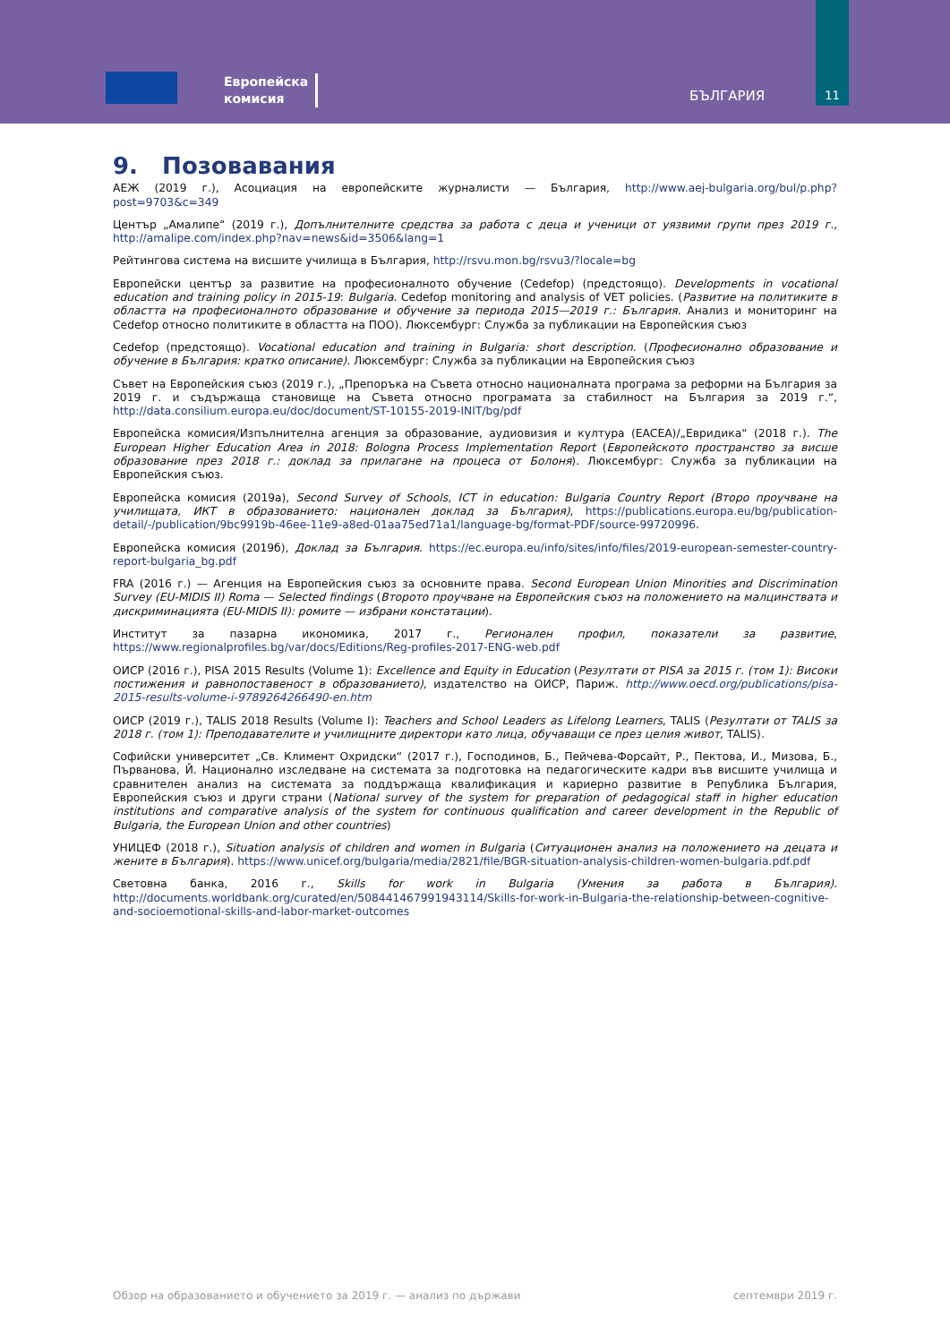Европейска
комисия
БЪЛГАРИЯ
11
9. Позовавания
АЕЖ (2019 г.), Асоциация на европейските журналисти — България, http://www.aej-bulgaria.org/bul/p.php?post=9703&c=349
Център „Амалипе“ (2019 г.), Допълнителните средства за работа с деца и ученици от уязвими групи през 2019 г., http://amalipe.com/index.php?nav=news&id=3506&lang=1
Рейтингова система на висшите училища в България, http://rsvu.mon.bg/rsvu3/?locale=bg
Европейски център за развитие на професионалното обучение (Cedefop) (предстоящо). Developments in vocational education and training policy in 2015-19: Bulgaria. Cedefop monitoring and analysis of VET policies. (Развитие на политиките в областта на професионалното образование и обучение за периода 2015—2019 г.: България. Анализ и мониторинг на Cedefop относно политиките в областта на ПОО). Люксембург: Служба за публикации на Европейския съюз
Cedefop (предстоящо). Vocational education and training in Bulgaria: short description. (Професионално образование и обучение в България: кратко описание). Люксембург: Служба за публикации на Европейския съюз
Съвет на Европейския съюз (2019 г.), „Препоръка на Съвета относно националната програма за реформи на България за 2019 г. и съдържаща становище на Съвета относно програмата за стабилност на България за 2019 г.“, http://data.consilium.europa.eu/doc/document/ST-10155-2019-INIT/bg/pdf
Европейска комисия/Изпълнителна агенция за образование, аудиовизия и култура (EACEA)/„Евридика“ (2018 г.). The European Higher Education Area in 2018: Bologna Process Implementation Report (Европейското пространство за висше образование през 2018 г.: доклад за прилагане на процеса от Болоня). Люксембург: Служба за публикации на Европейския съюз.
Европейска комисия (2019а), Second Survey of Schools, ICT in education: Bulgaria Country Report (Второ проучване на училищата, ИКТ в образованието: национален доклад за България), https://publications.europa.eu/bg/publication-detail/-/publication/9bc9919b-46ee-11e9-a8ed-01aa75ed71a1/language-bg/format-PDF/source-99720996.
Европейска комисия (2019б), Доклад за България. https://ec.europa.eu/info/sites/info/files/2019-european-semester-country-report-bulgaria_bg.pdf
FRA (2016 г.) — Агенция на Европейския съюз за основните права. Second European Union Minorities and Discrimination Survey (EU-MIDIS II) Roma — Selected findings (Второто проучване на Европейския съюз на положението на малцинствата и дискриминацията (EU-MIDIS II): ромите — избрани констатации).
Институт за пазарна икономика, 2017 г., Регионален профил, показатели за развитие, https://www.regionalprofiles.bg/var/docs/Editions/Reg-profiles-2017-ENG-web.pdf
ОИСР (2016 г.), PISA 2015 Results (Volume 1): Excellence and Equity in Education (Резултати от PISA за 2015 г. (том 1): Високи постижения и равнопоставеност в образованието), издателство на ОИСР, Париж. http://www.oecd.org/publications/pisa-2015-results-volume-i-9789264266490-en.htm
ОИСР (2019 г.), TALIS 2018 Results (Volume I): Teachers and School Leaders as Lifelong Learners, TALIS (Резултати от TALIS за 2018 г. (том 1): Преподавателите и училищните директори като лица, обучаващи се през целия живот, TALIS).
Софийски университет „Св. Климент Охридски“ (2017 г.), Господинов, Б., Пейчева-Форсайт, Р., Пектова, И., Мизова, Б., Първанова, Й. Национално изследване на системата за подготовка на педагогическите кадри във висшите училища и сравнителен анализ на системата за поддържаща квалификация и кариерно развитие в Република България, Европейския съюз и други страни (National survey of the system for preparation of pedagogical staff in higher education institutions and comparative analysis of the system for continuous qualification and career development in the Republic of Bulgaria, the European Union and other countries)
УНИЦЕФ (2018 г.), Situation analysis of children and women in Bulgaria (Ситуационен анализ на положението на децата и жените в България). https://www.unicef.org/bulgaria/media/2821/file/BGR-situation-analysis-children-women-bulgaria.pdf.pdf
Световна банка, 2016 г., Skills for work in Bulgaria (Умения за работа в България). http://documents.worldbank.org/curated/en/508441467991943114/Skills-for-work-in-Bulgaria-the-relationship-between-cognitive-and-socioemotional-skills-and-labor-market-outcomes
Обзор на образованието и обучението за 2019 г. — анализ по държави септември 2019 г.